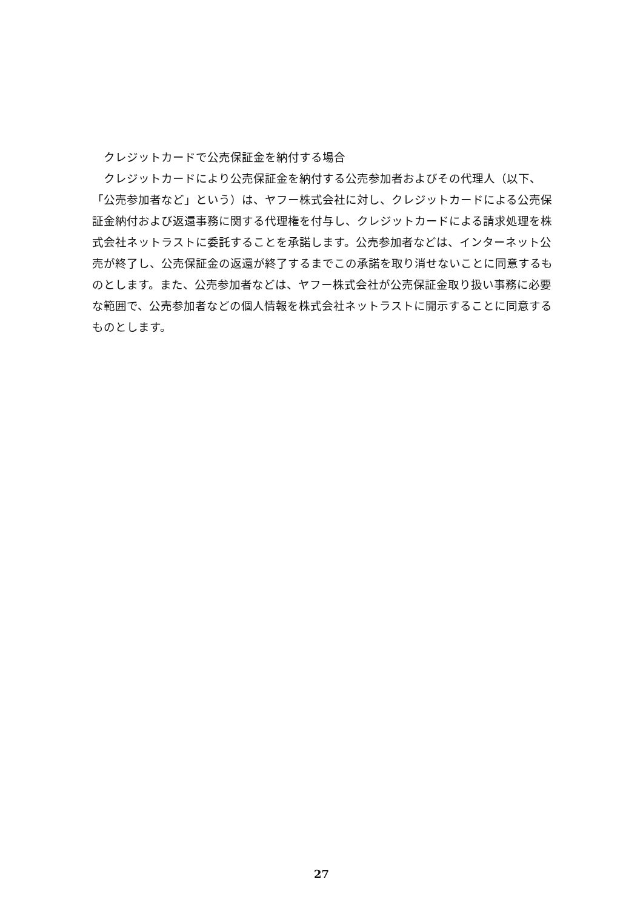クレジットカードで公売保証金を納付する場合
　クレジットカードにより公売保証金を納付する公売参加者およびその代理人（以下、「公売参加者など」という）は、ヤフー株式会社に対し、クレジットカードによる公売保証金納付および返還事務に関する代理権を付与し、クレジットカードによる請求処理を株式会社ネットラストに委託することを承諾します。公売参加者などは、インターネット公売が終了し、公売保証金の返還が終了するまでこの承諾を取り消せないことに同意するものとします。また、公売参加者などは、ヤフー株式会社が公売保証金取り扱い事務に必要な範囲で、公売参加者などの個人情報を株式会社ネットラストに開示することに同意するものとします。
27